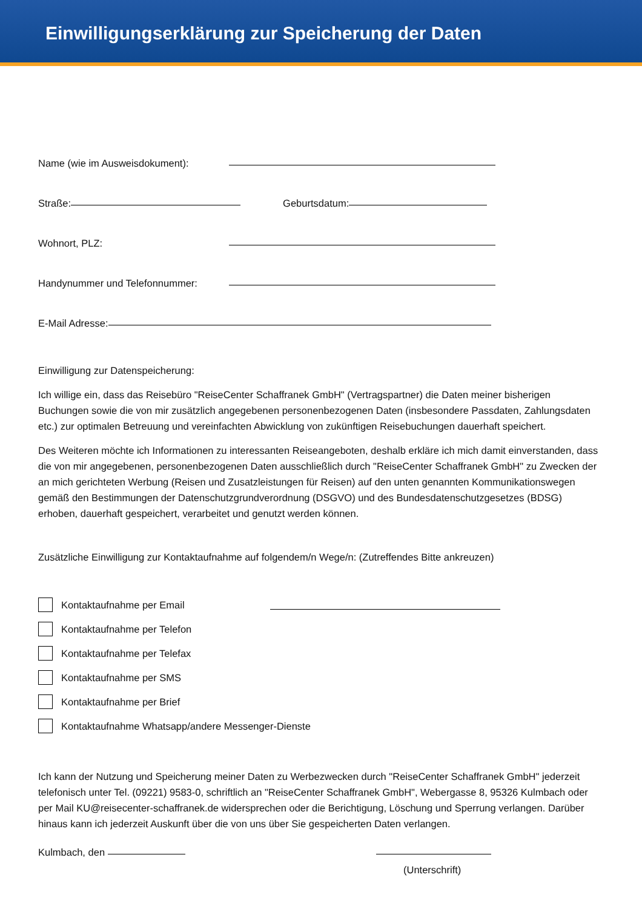Einwilligungserklärung zur Speicherung der Daten
Name (wie im Ausweisdokument):
Straße: Geburtsdatum:
Wohnort, PLZ:
Handynummer und Telefonnummer:
E-Mail Adresse:
Einwilligung zur Datenspeicherung:
Ich willige ein, dass das Reisebüro "ReiseCenter Schaffranek GmbH" (Vertragspartner) die Daten meiner bisherigen Buchungen sowie die von mir zusätzlich angegebenen personenbezogenen Daten (insbesondere Passdaten, Zahlungsdaten etc.) zur optimalen Betreuung und vereinfachten Abwicklung von zukünftigen Reisebuchungen dauerhaft speichert.
Des Weiteren möchte ich Informationen zu interessanten Reiseangeboten, deshalb erkläre ich mich damit einverstanden, dass die von mir angegebenen, personenbezogenen Daten ausschließlich durch "ReiseCenter Schaffranek GmbH" zu Zwecken der an mich gerichteten Werbung (Reisen und Zusatzleistungen für Reisen) auf den unten genannten Kommunikationswegen gemäß den Bestimmungen der Datenschutzgrundverordnung (DSGVO) und des Bundesdatenschutzgesetzes (BDSG) erhoben, dauerhaft gespeichert, verarbeitet und genutzt werden können.
Zusätzliche Einwilligung zur Kontaktaufnahme auf folgendem/n Wege/n: (Zutreffendes Bitte ankreuzen)
Kontaktaufnahme per Email
Kontaktaufnahme per Telefon
Kontaktaufnahme per Telefax
Kontaktaufnahme per SMS
Kontaktaufnahme per Brief
Kontaktaufnahme Whatsapp/andere Messenger-Dienste
Ich kann der Nutzung und Speicherung meiner Daten zu Werbezwecken durch "ReiseCenter Schaffranek GmbH" jederzeit telefonisch unter Tel. (09221) 9583-0, schriftlich an "ReiseCenter Schaffranek GmbH", Webergasse 8, 95326 Kulmbach oder per Mail KU@reisecenter-schaffranek.de widersprechen oder die Berichtigung, Löschung und Sperrung verlangen. Darüber hinaus kann ich jederzeit Auskunft über die von uns über Sie gespeicherten Daten verlangen.
Kulmbach, den
(Unterschrift)